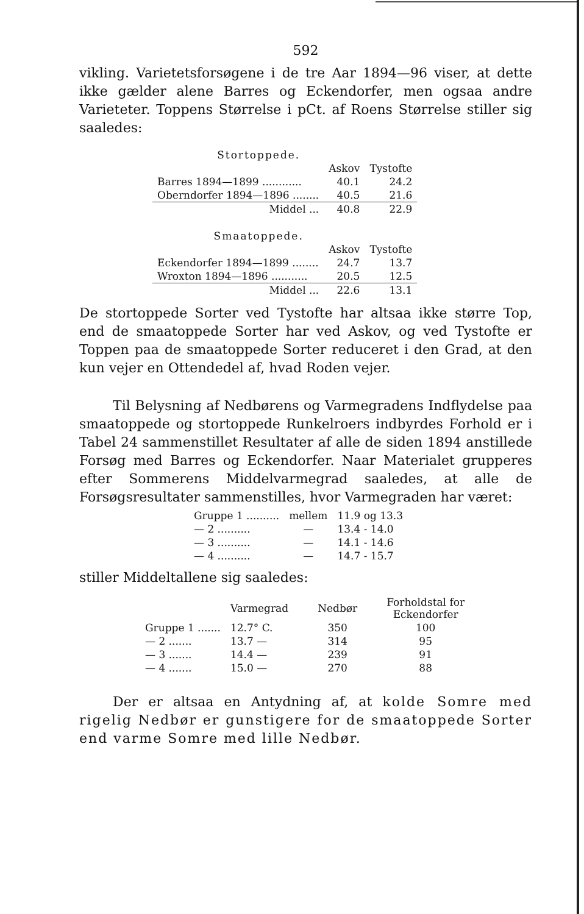592
vikling. Varietetsforsøgene i de tre Aar 1894—96 viser, at dette ikke gælder alene Barres og Eckendorfer, men ogsaa andre Varieteter. Toppens Størrelse i pCt. af Roens Størrelse stiller sig saaledes:
| Stortoppede. | | |
| | Askov | Tystofte |
| Barres 1894—1899 ............ | 40.1 | 24.2 |
| Oberndorfer 1894—1896 ........ | 40.5 | 21.6 |
| Middel ... | 40.8 | 22.9 |
| Smaatoppede. | | |
| | Askov | Tystofte |
| Eckendorfer 1894—1899 ........ | 24.7 | 13.7 |
| Wroxton 1894—1896 ........... | 20.5 | 12.5 |
| Middel ... | 22.6 | 13.1 |
De stortoppede Sorter ved Tystofte har altsaa ikke større Top, end de smaatoppede Sorter har ved Askov, og ved Tystofte er Toppen paa de smaatoppede Sorter reduceret i den Grad, at den kun vejer en Ottendedel af, hvad Roden vejer.
Til Belysning af Nedbørens og Varmegradens Indflydelse paa smaatoppede og stortoppede Runkelroers indbyrdes Forhold er i Tabel 24 sammenstillet Resultater af alle de siden 1894 anstillede Forsøg med Barres og Eckendorfer. Naar Materialet grupperes efter Sommerens Middelvarmegrad saaledes, at alle de Forsøgsresultater sammenstilles, hvor Varmegraden har været:
| Gruppe 1 .......... | mellem | 11.9 og 13.3 |
| — 2 .......... | — | 13.4 - 14.0 |
| — 3 .......... | — | 14.1 - 14.6 |
| — 4 .......... | — | 14.7 - 15.7 |
stiller Middeltallene sig saaledes:
| | Varmegrad | Nedbør | Forholdstal for Eckendorfer |
| --- | --- | --- | --- |
| Gruppe 1 ....... | 12.7° C. | 350 | 100 |
| — 2 ....... | 13.7 — | 314 | 95 |
| — 3 ....... | 14.4 — | 239 | 91 |
| — 4 ....... | 15.0 — | 270 | 88 |
Der er altsaa en Antydning af, at kolde Somre med rigelig Nedbør er gunstigere for de smaatoppede Sorter end varme Somre med lille Nedbør.